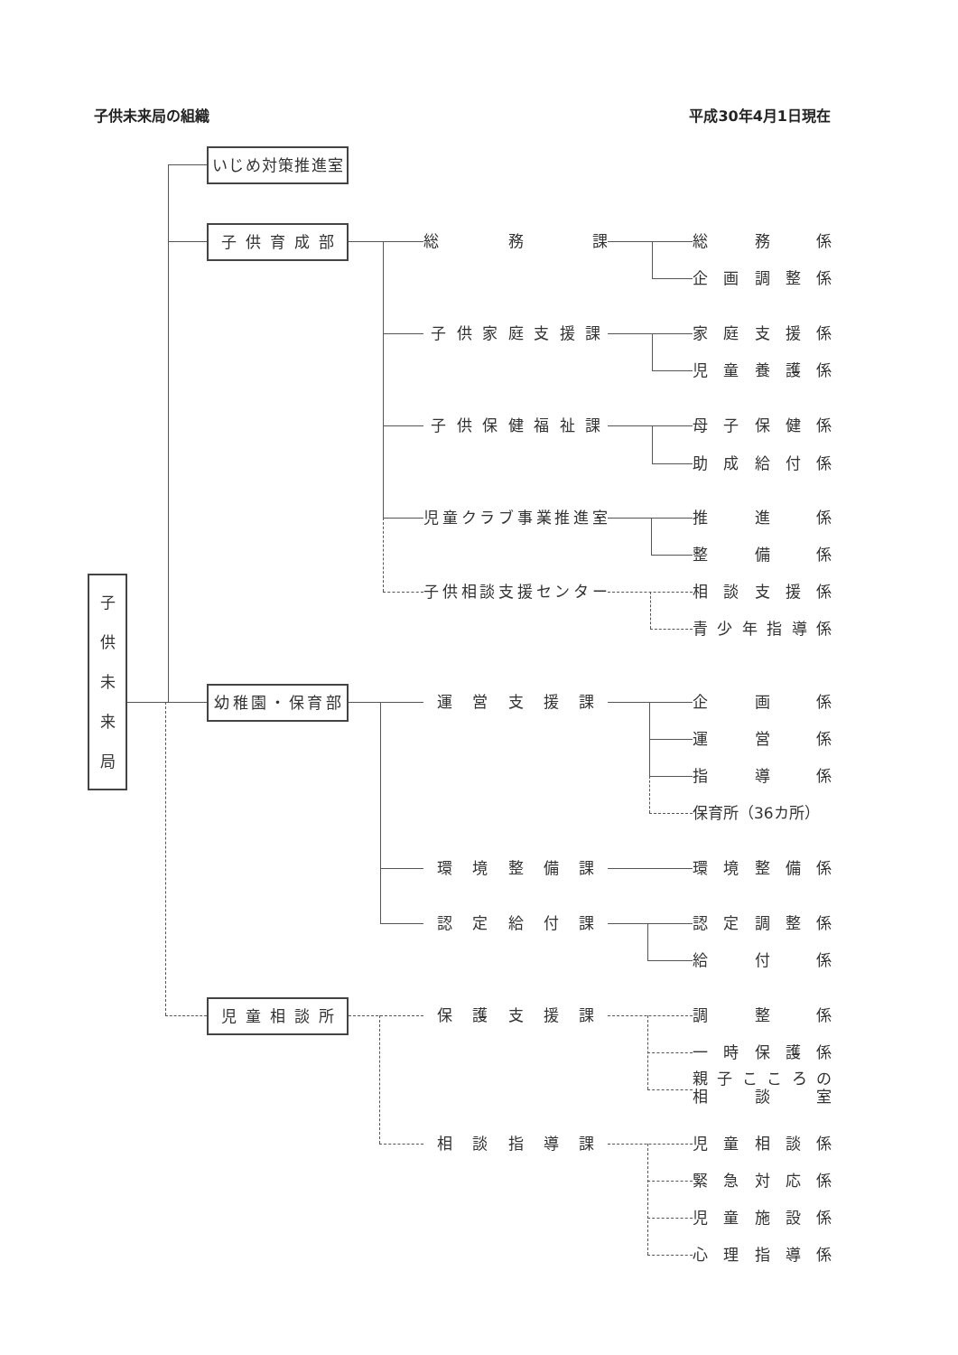子供未来局の組織 平成30年4月1日現在
いじめ対策推進室
子供育成部
総務課
総務係
企画調整係
子供家庭支援課
家庭支援係
児童養護係
子供保健福祉課
母子保健係
助成給付係
児童クラブ事業推進室
推進係
整備係
子
供
未
来
局
子供相談支援センター
相談支援係
青少年指導係
幼稚園・保育部
運営支援課
企画係
運営係
指導係
保育所（36カ所）
環境整備課
環境整備係
認定給付課
認定調整係
給付係
児童相談所
保護支援課
調整係
一時保護係
親子こころの
相談室
相談指導課
児童相談係
緊急対応係
児童施設係
心理指導係